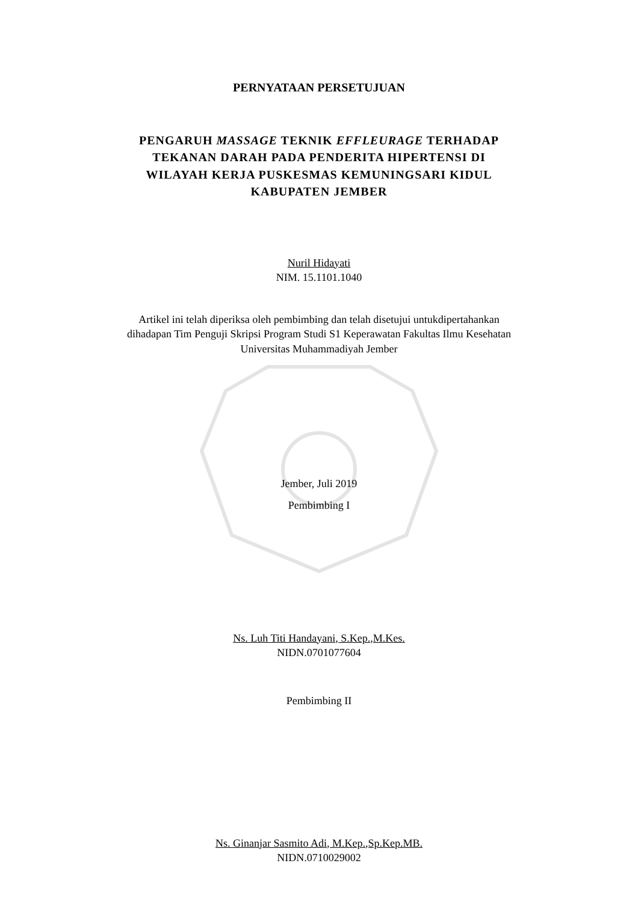PERNYATAAN PERSETUJUAN
PENGARUH MASSAGE TEKNIK EFFLEURAGE TERHADAP
TEKANAN DARAH PADA PENDERITA HIPERTENSI DI
WILAYAH KERJA PUSKESMAS KEMUNINGSARI KIDUL
KABUPATEN JEMBER
Nuril Hidayati
NIM. 15.1101.1040
Artikel ini telah diperiksa oleh pembimbing dan telah disetujui untukdipertahankan
dihadapan Tim Penguji Skripsi Program Studi S1 Keperawatan Fakultas Ilmu Kesehatan
Universitas Muhammadiyah Jember
Jember, Juli 2019
Pembimbing I
Ns. Luh Titi Handayani, S.Kep.,M.Kes.
NIDN.0701077604
Pembimbing II
Ns. Ginanjar Sasmito Adi, M.Kep.,Sp.Kep.MB.
NIDN.0710029002